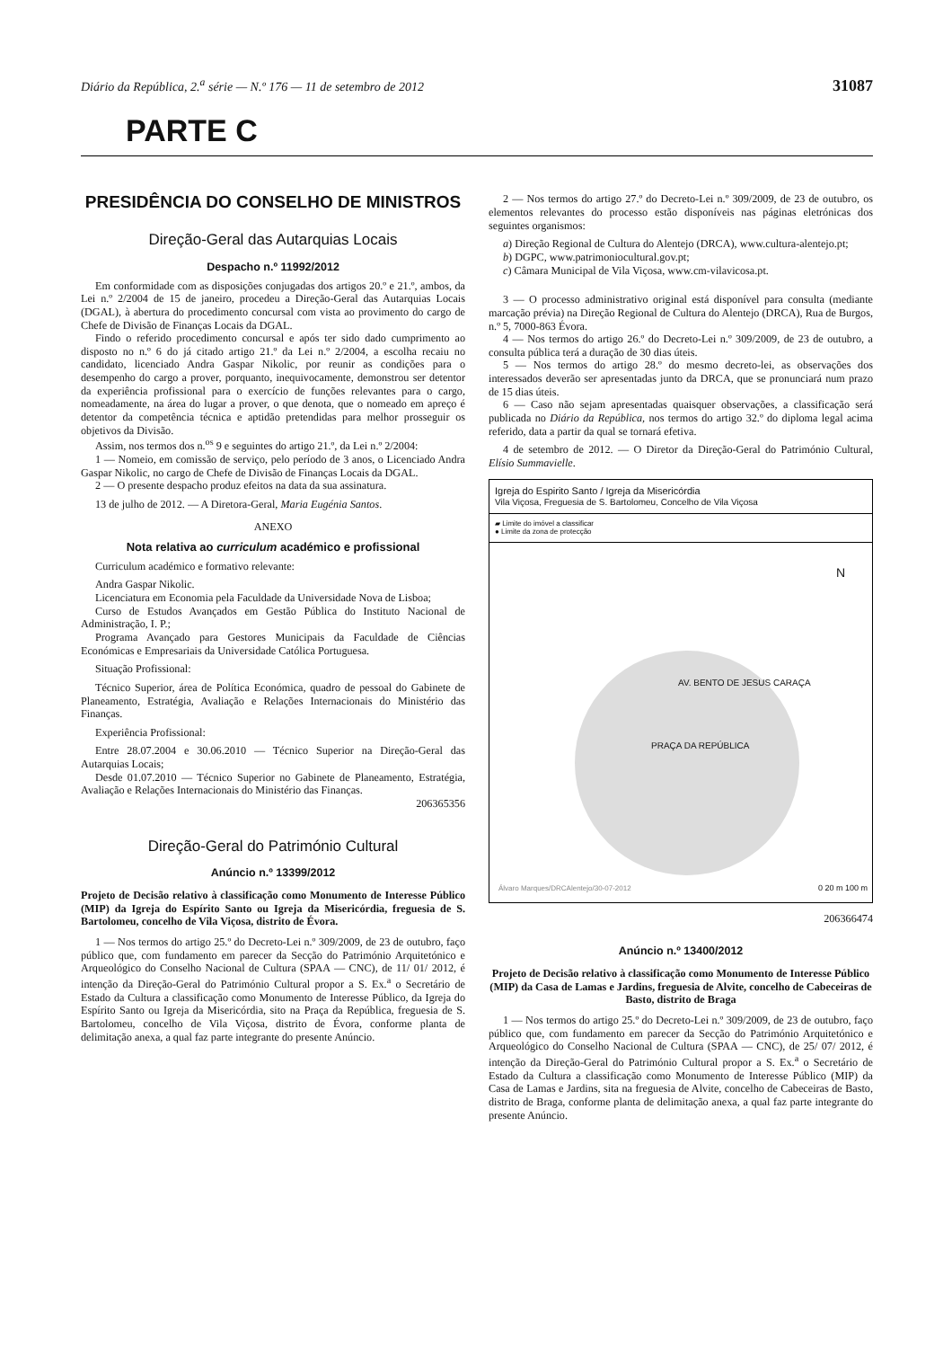Diário da República, 2.<sup>a</sup> série — N.º 176 — 11 de setembro de 2012 31087
PARTE C
PRESIDÊNCIA DO CONSELHO DE MINISTROS
Direção-Geral das Autarquias Locais
Despacho n.º 11992/2012
Em conformidade com as disposições conjugadas dos artigos 20.º e 21.º, ambos, da Lei n.º 2/2004 de 15 de janeiro, procedeu a Direção-Geral das Autarquias Locais (DGAL), à abertura do procedimento concursal com vista ao provimento do cargo de Chefe de Divisão de Finanças Locais da DGAL.
Findo o referido procedimento concursal e após ter sido dado cumprimento ao disposto no n.º 6 do já citado artigo 21.º da Lei n.º 2/2004, a escolha recaiu no candidato, licenciado Andra Gaspar Nikolic, por reunir as condições para o desempenho do cargo a prover, porquanto, inequivocamente, demonstrou ser detentor da experiência profissional para o exercício de funções relevantes para o cargo, nomeadamente, na área do lugar a prover, o que denota, que o nomeado em apreço é detentor da competência técnica e aptidão pretendidas para melhor prosseguir os objetivos da Divisão.
Assim, nos termos dos n.<sup>os</sup> 9 e seguintes do artigo 21.º, da Lei n.º 2/2004:
1 — Nomeio, em comissão de serviço, pelo período de 3 anos, o Licenciado Andra Gaspar Nikolic, no cargo de Chefe de Divisão de Finanças Locais da DGAL.
2 — O presente despacho produz efeitos na data da sua assinatura.
13 de julho de 2012. — A Diretora-Geral, Maria Eugénia Santos.
ANEXO
Nota relativa ao curriculum académico e profissional
Curriculum académico e formativo relevante:
Andra Gaspar Nikolic.
Licenciatura em Economia pela Faculdade da Universidade Nova de Lisboa;
Curso de Estudos Avançados em Gestão Pública do Instituto Nacional de Administração, I. P.;
Programa Avançado para Gestores Municipais da Faculdade de Ciências Económicas e Empresariais da Universidade Católica Portuguesa.
Situação Profissional:
Técnico Superior, área de Política Económica, quadro de pessoal do Gabinete de Planeamento, Estratégia, Avaliação e Relações Internacionais do Ministério das Finanças.
Experiência Profissional:
Entre 28.07.2004 e 30.06.2010 — Técnico Superior na Direção-Geral das Autarquias Locais;
Desde 01.07.2010 — Técnico Superior no Gabinete de Planeamento, Estratégia, Avaliação e Relações Internacionais do Ministério das Finanças.
206365356
Direção-Geral do Património Cultural
Anúncio n.º 13399/2012
Projeto de Decisão relativo à classificação como Monumento de Interesse Público (MIP) da Igreja do Espírito Santo ou Igreja da Misericórdia, freguesia de S. Bartolomeu, concelho de Vila Viçosa, distrito de Évora.
1 — Nos termos do artigo 25.º do Decreto-Lei n.º 309/2009, de 23 de outubro, faço público que, com fundamento em parecer da Secção do Património Arquitetónico e Arqueológico do Conselho Nacional de Cultura (SPAA — CNC), de 11/ 01/ 2012, é intenção da Direção-Geral do Património Cultural propor a S. Ex.<sup>a</sup> o Secretário de Estado da Cultura a classificação como Monumento de Interesse Público, da Igreja do Espírito Santo ou Igreja da Misericórdia, sito na Praça da República, freguesia de S. Bartolomeu, concelho de Vila Viçosa, distrito de Évora, conforme planta de delimitação anexa, a qual faz parte integrante do presente Anúncio.
2 — Nos termos do artigo 27.º do Decreto-Lei n.º 309/2009, de 23 de outubro, os elementos relevantes do processo estão disponíveis nas páginas eletrónicas dos seguintes organismos:
a) Direção Regional de Cultura do Alentejo (DRCA), www.cultura-alentejo.pt;
b) DGPC, www.patrimoniocultural.gov.pt;
c) Câmara Municipal de Vila Viçosa, www.cm-vilavicosa.pt.
3 — O processo administrativo original está disponível para consulta (mediante marcação prévia) na Direção Regional de Cultura do Alentejo (DRCA), Rua de Burgos, n.º 5, 7000-863 Évora.
4 — Nos termos do artigo 26.º do Decreto-Lei n.º 309/2009, de 23 de outubro, a consulta pública terá a duração de 30 dias úteis.
5 — Nos termos do artigo 28.º do mesmo decreto-lei, as observações dos interessados deverão ser apresentadas junto da DRCA, que se pronunciará num prazo de 15 dias úteis.
6 — Caso não sejam apresentadas quaisquer observações, a classificação será publicada no Diário da República, nos termos do artigo 32.º do diploma legal acima referido, data a partir da qual se tornará efetiva.
4 de setembro de 2012. — O Diretor da Direção-Geral do Património Cultural, Elísio Summavielle.
Igreja do Espirito Santo / Igreja da Misericórdia
Vila Viçosa, Freguesia de S. Bartolomeu, Concelho de Vila Viçosa
▰ Limite do imóvel a classificar
● Limite da zona de protecção
N
PRAÇA DA REPÚBLICA
AV. BENTO DE JESUS CARAÇA
Álvaro Marques/DRCAlentejo/30-07-2012
0 20 m 100 m
206366474
Anúncio n.º 13400/2012
Projeto de Decisão relativo à classificação como Monumento de Interesse Público (MIP) da Casa de Lamas e Jardins, freguesia de Alvite, concelho de Cabeceiras de Basto, distrito de Braga
1 — Nos termos do artigo 25.º do Decreto-Lei n.º 309/2009, de 23 de outubro, faço público que, com fundamento em parecer da Secção do Património Arquitetónico e Arqueológico do Conselho Nacional de Cultura (SPAA — CNC), de 25/ 07/ 2012, é intenção da Direção-Geral do Património Cultural propor a S. Ex.<sup>a</sup> o Secretário de Estado da Cultura a classificação como Monumento de Interesse Público (MIP) da Casa de Lamas e Jardins, sita na freguesia de Alvite, concelho de Cabeceiras de Basto, distrito de Braga, conforme planta de delimitação anexa, a qual faz parte integrante do presente Anúncio.